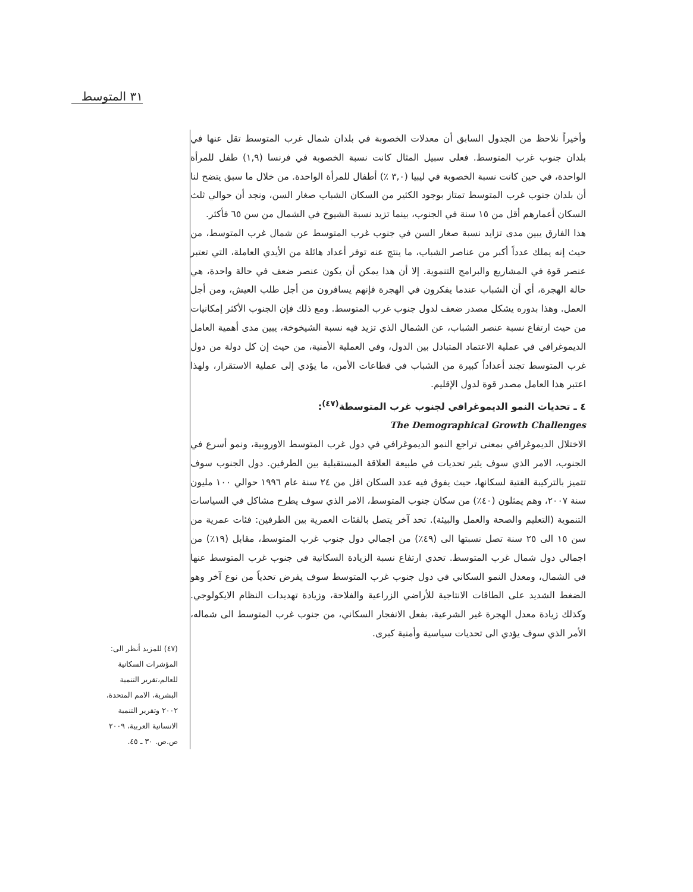٣١ المتوسط
وأخيراً نلاحظ من الجدول السابق أن معدلات الخصوبة في بلدان شمال غرب المتوسط تقل عنها في بلدان جنوب غرب المتوسط. فعلى سبيل المثال كانت نسبة الخصوبة في فرنسا (١,٩) طفل للمرأة الواحدة، في حين كانت نسبة الخصوبة في ليبيا (٣,٠ ٪) أطفال للمرأة الواحدة. من خلال ما سبق يتضح لنا أن بلدان جنوب غرب المتوسط تمتاز بوجود الكثير من السكان الشباب صغار السن، ونجد أن حوالي ثلث السكان أعمارهم أقل من ١٥ سنة في الجنوب، بينما تزيد نسبة الشيوخ في الشمال من سن ٦٥ فأكثر.
هذا الفارق يبين مدى تزايد نسبة صغار السن في جنوب غرب المتوسط عن شمال غرب المتوسط، من حيث إنه يملك عدداً أكبر من عناصر الشباب، ما ينتج عنه توفر أعداد هائلة من الأيدي العاملة، التي تعتبر عنصر قوة في المشاريع والبرامج التنموية. إلا أن هذا يمكن أن يكون عنصر ضعف في حالة واحدة، هي حالة الهجرة، أي أن الشباب عندما يفكرون في الهجرة فإنهم يسافرون من أجل طلب العيش، ومن أجل العمل. وهذا بدوره يشكل مصدر ضعف لدول جنوب غرب المتوسط. ومع ذلك فإن الجنوب الأكثر إمكانيات من حيث ارتفاع نسبة عنصر الشباب، عن الشمال الذي تزيد فيه نسبة الشيخوخة، يبين مدى أهمية العامل الديموغرافي في عملية الاعتماد المتبادل بين الدول، وفي العملية الأمنية، من حيث إن كل دولة من دول غرب المتوسط تجند أعداداً كبيرة من الشباب في قطاعات الأمن، ما يؤدي إلى عملية الاستقرار، ولهذا اعتبر هذا العامل مصدر قوة لدول الإقليم.
٤ ـ تحديات النمو الديموغرافي لجنوب غرب المتوسطة<sup>(٤٧)</sup>:
The Demographical Growth Challenges
الاختلال الديموغرافي بمعنى تراجع النمو الديموغرافي في دول غرب المتوسط الاوروبية، ونمو أسرع في الجنوب، الامر الذي سوف يثير تحديات في طبيعة العلاقة المستقبلية بين الطرفين. دول الجنوب سوف تتميز بالتركيبة الفتية لسكانها، حيث يفوق فيه عدد السكان اقل من ٢٤ سنة عام ١٩٩٦ حوالي ١٠٠ مليون سنة ٢٠٠٧، وهم يمثلون (٤٠٪) من سكان جنوب المتوسط، الامر الذي سوف يطرح مشاكل في السياسات التنموية (التعليم والصحة والعمل والبيئة). تحد آخر يتصل بالفئات العمرية بين الطرفين: فئات عمرية من سن ١٥ الى ٢٥ سنة تصل نسبتها الى (٤٩٪) من اجمالي دول جنوب غرب المتوسط، مقابل (١٩٪) من اجمالي دول شمال غرب المتوسط. تحدي ارتفاع نسبة الزيادة السكانية في جنوب غرب المتوسط عنها في الشمال، ومعدل النمو السكاني في دول جنوب غرب المتوسط سوف يفرض تحدياً من نوع آخر وهو الضغط الشديد على الطاقات الانتاجية للأراضي الزراعية والفلاحة، وزيادة تهديدات النظام الايكولوجي. وكذلك زيادة معدل الهجرة غير الشرعية، بفعل الانفجار السكاني، من جنوب غرب المتوسط الى شماله، الأمر الذي سوف يؤدي الى تحديات سياسية وأمنية كبرى.
(٤٧) للمزيد أنظر الى: المؤشرات السكانية للعالم،تقرير التنمية البشرية، الامم المتحدة، ٢٠٠٢ وتقرير التنمية الانسانية العربية، ٢٠٠٩ ص.ص. ٣٠ ـ ٤٥.